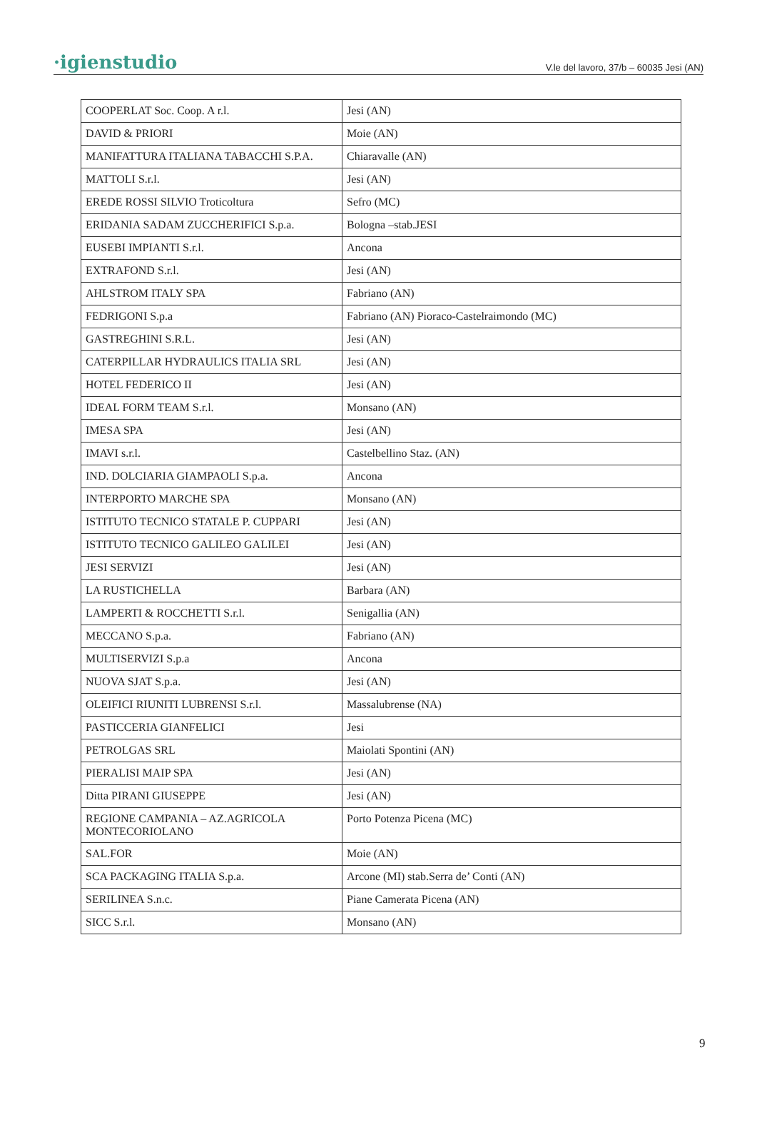·igienstudio V.le del lavoro, 37/b – 60035 Jesi (AN)
| COOPERLAT Soc. Coop. A r.l. | Jesi (AN) |
| DAVID & PRIORI | Moie (AN) |
| MANIFATTURA ITALIANA TABACCHI S.P.A. | Chiaravalle (AN) |
| MATTOLI S.r.l. | Jesi (AN) |
| EREDE ROSSI SILVIO Troticoltura | Sefro (MC) |
| ERIDANIA SADAM ZUCCHERIFICI S.p.a. | Bologna –stab.JESI |
| EUSEBI IMPIANTI S.r.l. | Ancona |
| EXTRAFOND S.r.l. | Jesi (AN) |
| AHLSTROM ITALY SPA | Fabriano (AN) |
| FEDRIGONI S.p.a | Fabriano (AN) Pioraco-Castelraimondo (MC) |
| GASTREGHINI S.R.L. | Jesi (AN) |
| CATERPILLAR HYDRAULICS ITALIA SRL | Jesi (AN) |
| HOTEL FEDERICO II | Jesi (AN) |
| IDEAL FORM TEAM S.r.l. | Monsano (AN) |
| IMESA SPA | Jesi (AN) |
| IMAVI s.r.l. | Castelbellino Staz. (AN) |
| IND. DOLCIARIA GIAMPAOLI S.p.a. | Ancona |
| INTERPORTO MARCHE SPA | Monsano (AN) |
| ISTITUTO TECNICO STATALE P. CUPPARI | Jesi (AN) |
| ISTITUTO TECNICO GALILEO GALILEI | Jesi (AN) |
| JESI SERVIZI | Jesi (AN) |
| LA RUSTICHELLA | Barbara (AN) |
| LAMPERTI & ROCCHETTI S.r.l. | Senigallia (AN) |
| MECCANO S.p.a. | Fabriano (AN) |
| MULTISERVIZI S.p.a | Ancona |
| NUOVA SJAT S.p.a. | Jesi (AN) |
| OLEIFICI RIUNITI LUBRENSI S.r.l. | Massalubrense (NA) |
| PASTICCERIA GIANFELICI | Jesi |
| PETROLGAS SRL | Maiolati Spontini (AN) |
| PIERALISI MAIP SPA | Jesi (AN) |
| Ditta PIRANI GIUSEPPE | Jesi (AN) |
| REGIONE CAMPANIA – AZ.AGRICOLA MONTECORIOLANO | Porto Potenza Picena (MC) |
| SAL.FOR | Moie (AN) |
| SCA PACKAGING ITALIA S.p.a. | Arcone (MI) stab.Serra de’ Conti (AN) |
| SERILINEA S.n.c. | Piane Camerata Picena (AN) |
| SICC S.r.l. | Monsano (AN) |
9